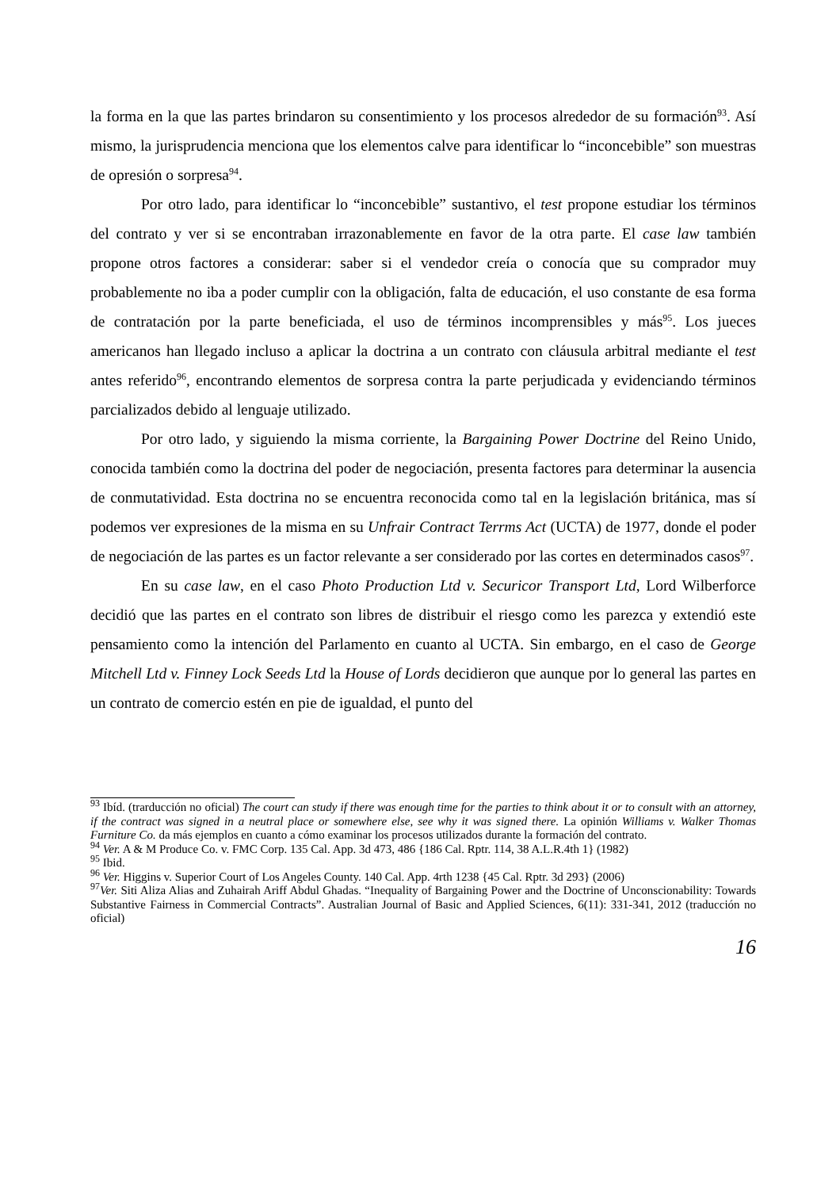la forma en la que las partes brindaron su consentimiento y los procesos alrededor de su formación<sup>93</sup>. Así mismo, la jurisprudencia menciona que los elementos calve para identificar lo “inconcebible” son muestras de opresión o sorpresa<sup>94</sup>.
Por otro lado, para identificar lo “inconcebible” sustantivo, el test propone estudiar los términos del contrato y ver si se encontraban irrazonablemente en favor de la otra parte. El case law también propone otros factores a considerar: saber si el vendedor creía o conocía que su comprador muy probablemente no iba a poder cumplir con la obligación, falta de educación, el uso constante de esa forma de contratación por la parte beneficiada, el uso de términos incomprensibles y más<sup>95</sup>. Los jueces americanos han llegado incluso a aplicar la doctrina a un contrato con cláusula arbitral mediante el test antes referido<sup>96</sup>, encontrando elementos de sorpresa contra la parte perjudicada y evidenciando términos parcializados debido al lenguaje utilizado.
Por otro lado, y siguiendo la misma corriente, la Bargaining Power Doctrine del Reino Unido, conocida también como la doctrina del poder de negociación, presenta factores para determinar la ausencia de conmutatividad. Esta doctrina no se encuentra reconocida como tal en la legislación británica, mas sí podemos ver expresiones de la misma en su Unfrair Contract Terrms Act (UCTA) de 1977, donde el poder de negociación de las partes es un factor relevante a ser considerado por las cortes en determinados casos<sup>97</sup>.
En su case law, en el caso Photo Production Ltd v. Securicor Transport Ltd, Lord Wilberforce decidió que las partes en el contrato son libres de distribuir el riesgo como les parezca y extendió este pensamiento como la intención del Parlamento en cuanto al UCTA. Sin embargo, en el caso de George Mitchell Ltd v. Finney Lock Seeds Ltd la House of Lords decidieron que aunque por lo general las partes en un contrato de comercio estén en pie de igualdad, el punto del
<sup>93</sup> Ibíd. (trarducción no oficial) The court can study if there was enough time for the parties to think about it or to consult with an attorney, if the contract was signed in a neutral place or somewhere else, see why it was signed there. La opinión Williams v. Walker Thomas Furniture Co. da más ejemplos en cuanto a cómo examinar los procesos utilizados durante la formación del contrato.
<sup>94</sup> Ver. A & M Produce Co. v. FMC Corp. 135 Cal. App. 3d 473, 486 {186 Cal. Rptr. 114, 38 A.L.R.4th 1} (1982)
<sup>95</sup> Ibid.
<sup>96</sup> Ver. Higgins v. Superior Court of Los Angeles County. 140 Cal. App. 4rth 1238 {45 Cal. Rptr. 3d 293} (2006)
<sup>97</sup> Ver. Siti Aliza Alias and Zuhairah Ariff Abdul Ghadas. “Inequality of Bargaining Power and the Doctrine of Unconscionability: Towards Substantive Fairness in Commercial Contracts”. Australian Journal of Basic and Applied Sciences, 6(11): 331-341, 2012 (traducción no oficial)
16